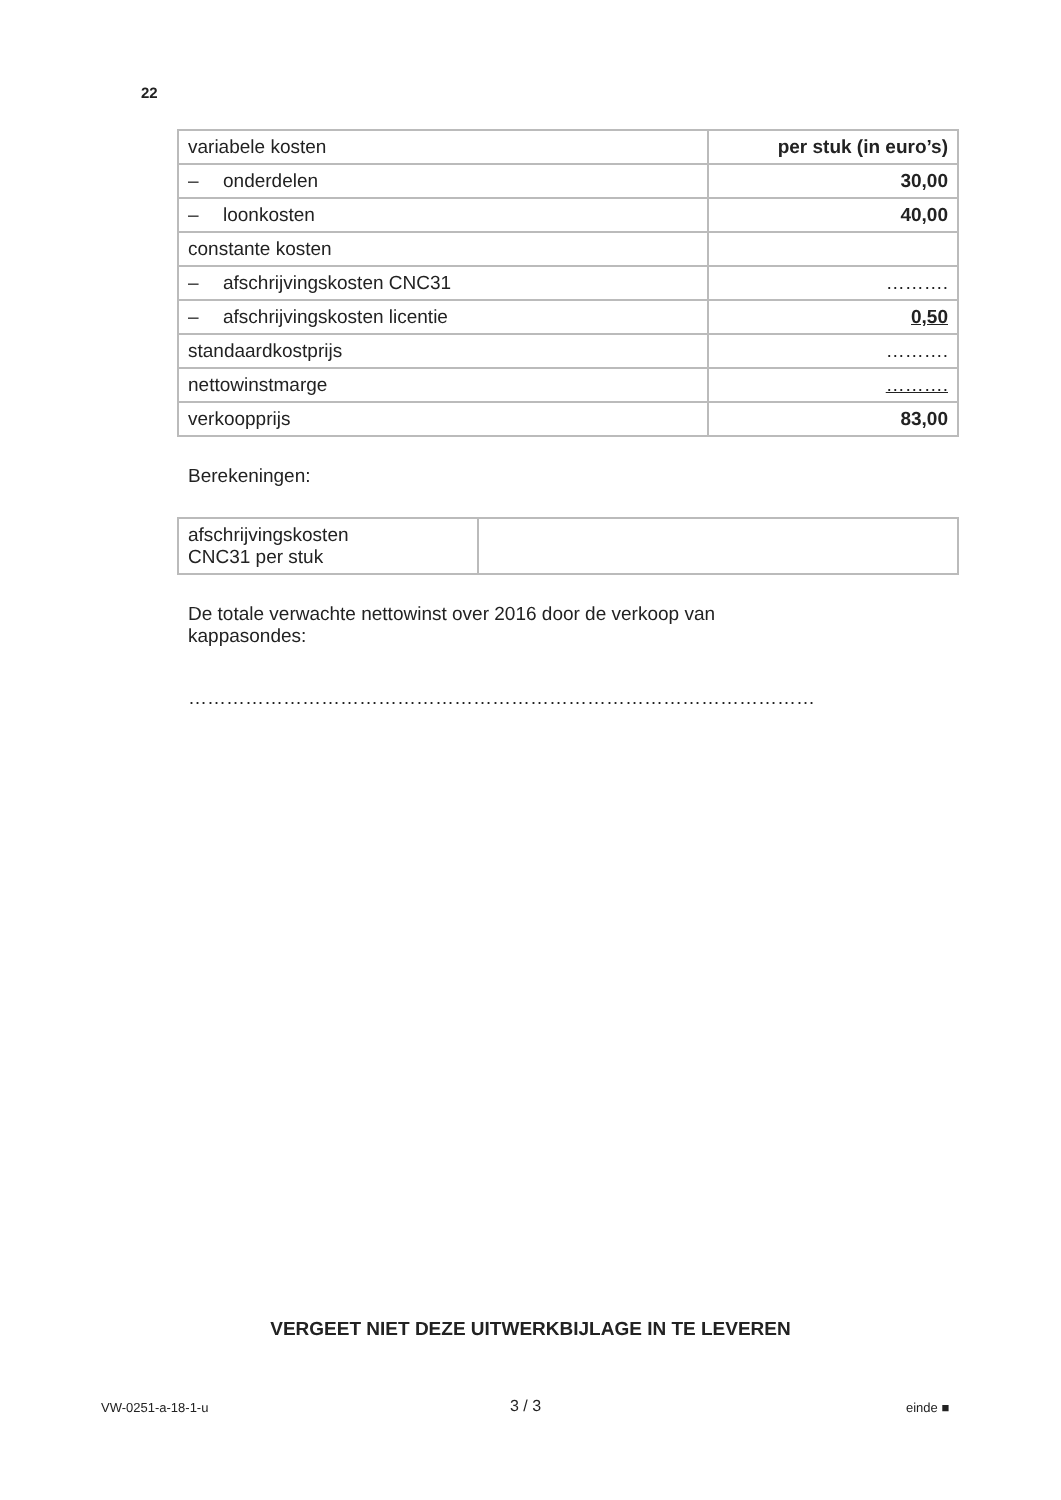22
| variabele kosten | per stuk (in euro’s) |
| – onderdelen | 30,00 |
| – loonkosten | 40,00 |
| constante kosten | |
| – afschrijvingskosten CNC31 | ………. |
| – afschrijvingskosten licentie | 0,50 |
| standaardkostprijs | ………. |
| nettowinstmarge | ………. |
| verkoopprijs | 83,00 |
Berekeningen:
| afschrijvingskosten CNC31 per stuk | |
De totale verwachte nettowinst over 2016 door de verkoop van
kappasondes:
………………………………………………………………………………………
VERGEET NIET DEZE UITWERKBIJLAGE IN TE LEVEREN
VW-0251-a-18-1-u 3 / 3 einde ■